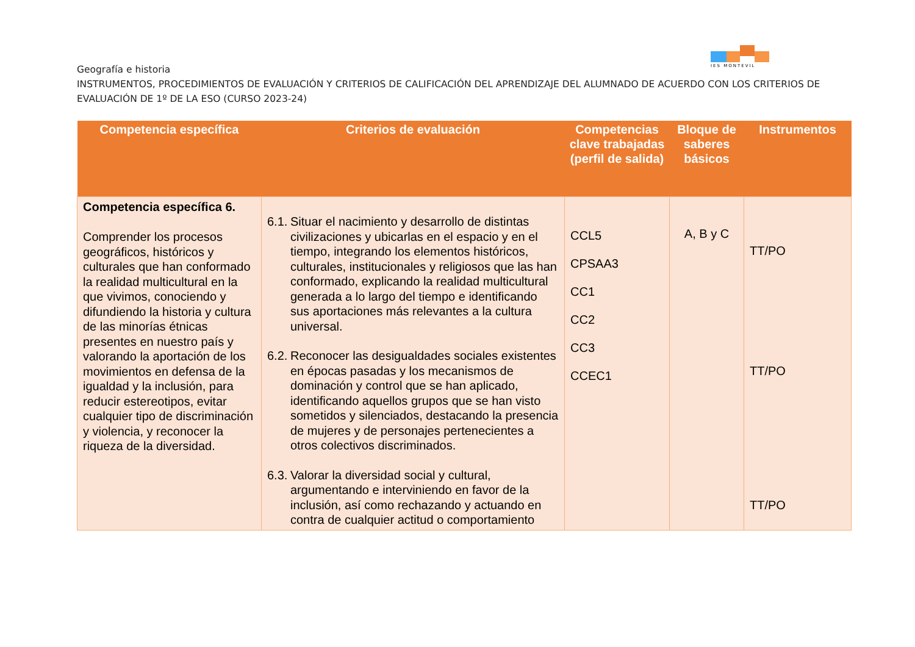IES MONTEVIL
Geografía e historia
INSTRUMENTOS, PROCEDIMIENTOS DE EVALUACIÓN Y CRITERIOS DE CALIFICACIÓN DEL APRENDIZAJE DEL ALUMNADO DE ACUERDO CON LOS CRITERIOS DE EVALUACIÓN DE 1º DE LA ESO (CURSO 2023-24)
| Competencia específica | Criterios de evaluación | Competencias clave trabajadas (perfil de salida) | Bloque de saberes básicos | Instrumentos |
| --- | --- | --- | --- | --- |
| Competencia específica 6. Comprender los procesos geográficos, históricos y culturales que han conformado la realidad multicultural en la que vivimos, conociendo y difundiendo la historia y cultura de las minorías étnicas presentes en nuestro país y valorando la aportación de los movimientos en defensa de la igualdad y la inclusión, para reducir estereotipos, evitar cualquier tipo de discriminación y violencia, y reconocer la riqueza de la diversidad. | 6.1. Situar el nacimiento y desarrollo de distintas civilizaciones y ubicarlas en el espacio y en el tiempo, integrando los elementos históricos, culturales, institucionales y religiosos que las han conformado, explicando la realidad multicultural generada a lo largo del tiempo e identificando sus aportaciones más relevantes a la cultura universal. 6.2. Reconocer las desigualdades sociales existentes en épocas pasadas y los mecanismos de dominación y control que se han aplicado, identificando aquellos grupos que se han visto sometidos y silenciados, destacando la presencia de mujeres y de personajes pertenecientes a otros colectivos discriminados. 6.3. Valorar la diversidad social y cultural, argumentando e interviniendo en favor de la inclusión, así como rechazando y actuando en contra de cualquier actitud o comportamiento | CCL5 CPSAA3 CC1 CC2 CC3 CCEC1 | A, B y C | TT/PO TT/PO TT/PO |